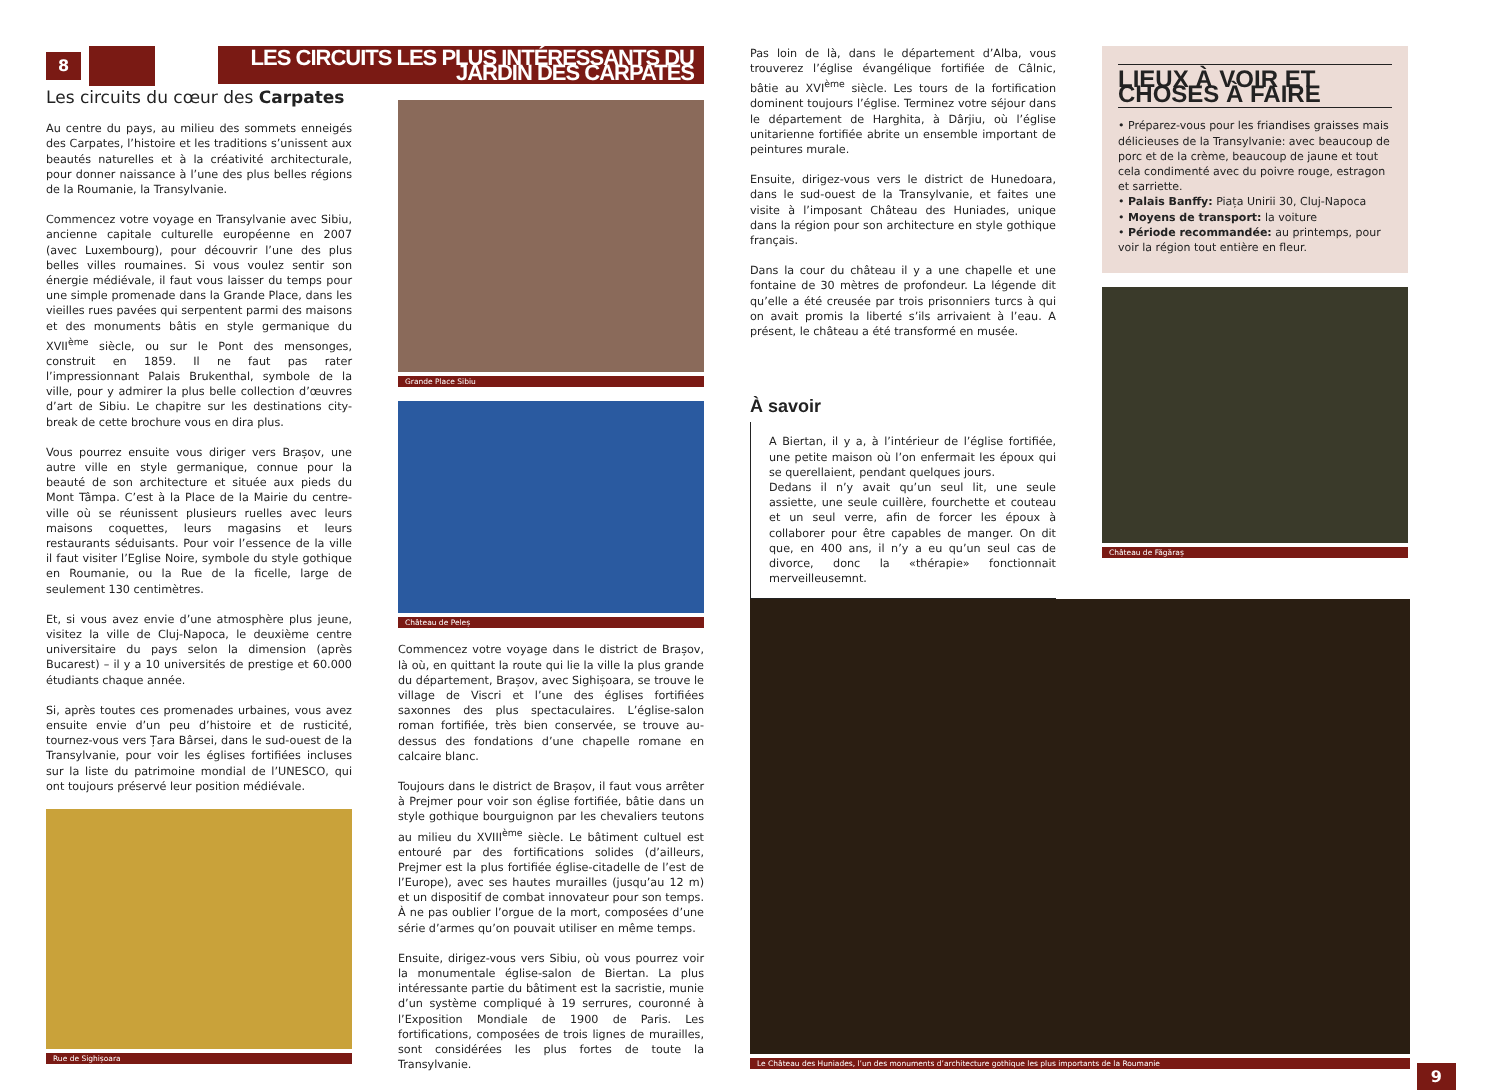8
Les circuits du cœur des Carpates
Au centre du pays, au milieu des sommets enneigés des Carpates, l’histoire et les traditions s’unissent aux beautés naturelles et à la créativité architecturale, pour donner naissance à l’une des plus belles régions de la Roumanie, la Transylvanie.
Commencez votre voyage en Transylvanie avec Sibiu, ancienne capitale culturelle européenne en 2007 (avec Luxembourg), pour découvrir l’une des plus belles villes roumaines. Si vous voulez sentir son énergie médiévale, il faut vous laisser du temps pour une simple promenade dans la Grande Place, dans les vieilles rues pavées qui serpentent parmi des maisons et des monuments bâtis en style germanique du XVII<sup>ème</sup> siècle, ou sur le Pont des mensonges, construit en 1859. Il ne faut pas rater l’impressionnant Palais Brukenthal, symbole de la ville, pour y admirer la plus belle collection d’œuvres d’art de Sibiu. Le chapitre sur les destinations city-break de cette brochure vous en dira plus.
Vous pourrez ensuite vous diriger vers Brașov, une autre ville en style germanique, connue pour la beauté de son architecture et située aux pieds du Mont Tâmpa. C’est à la Place de la Mairie du centre-ville où se réunissent plusieurs ruelles avec leurs maisons coquettes, leurs magasins et leurs restaurants séduisants. Pour voir l’essence de la ville il faut visiter l’Eglise Noire, symbole du style gothique en Roumanie, ou la Rue de la ficelle, large de seulement 130 centimètres.
Et, si vous avez envie d’une atmosphère plus jeune, visitez la ville de Cluj-Napoca, le deuxième centre universitaire du pays selon la dimension (après Bucarest) – il y a 10 universités de prestige et 60.000 étudiants chaque année.
Si, après toutes ces promenades urbaines, vous avez ensuite envie d’un peu d’histoire et de rusticité, tournez-vous vers Țara Bârsei, dans le sud-ouest de la Transylvanie, pour voir les églises fortifiées incluses sur la liste du patrimoine mondial de l’UNESCO, qui ont toujours préservé leur position médiévale.
Rue de Sighișoara
LES CIRCUITS LES PLUS INTÉRESSANTS DU JARDIN DES CARPATES
Grande Place Sibiu
Château de Peleș
Commencez votre voyage dans le district de Brașov, là où, en quittant la route qui lie la ville la plus grande du département, Brașov, avec Sighișoara, se trouve le village de Viscri et l’une des églises fortifiées saxonnes des plus spectaculaires. L’église-salon roman fortifiée, très bien conservée, se trouve au-dessus des fondations d’une chapelle romane en calcaire blanc.
Toujours dans le district de Brașov, il faut vous arrêter à Prejmer pour voir son église fortifiée, bâtie dans un style gothique bourguignon par les chevaliers teutons au milieu du XVIII<sup>ème</sup> siècle. Le bâtiment cultuel est entouré par des fortifications solides (d’ailleurs, Prejmer est la plus fortifiée église-citadelle de l’est de l’Europe), avec ses hautes murailles (jusqu’au 12 m) et un dispositif de combat innovateur pour son temps. À ne pas oublier l’orgue de la mort, composées d’une série d’armes qu’on pouvait utiliser en même temps.
Ensuite, dirigez-vous vers Sibiu, où vous pourrez voir la monumentale église-salon de Biertan. La plus intéressante partie du bâtiment est la sacristie, munie d’un système compliqué à 19 serrures, couronné à l’Exposition Mondiale de 1900 de Paris. Les fortifications, composées de trois lignes de murailles, sont considérées les plus fortes de toute la Transylvanie.
Pas loin de là, dans le département d’Alba, vous trouverez l’église évangélique fortifiée de Câlnic, bâtie au XVI<sup>ème</sup> siècle. Les tours de la fortification dominent toujours l’église. Terminez votre séjour dans le département de Harghita, à Dârjiu, où l’église unitarienne fortifiée abrite un ensemble important de peintures murale.
Ensuite, dirigez-vous vers le district de Hunedoara, dans le sud-ouest de la Transylvanie, et faites une visite à l’imposant Château des Huniades, unique dans la région pour son architecture en style gothique français.
Dans la cour du château il y a une chapelle et une fontaine de 30 mètres de profondeur. La légende dit qu’elle a été creusée par trois prisonniers turcs à qui on avait promis la liberté s’ils arrivaient à l’eau. A présent, le château a été transformé en musée.
À savoir
A Biertan, il y a, à l’intérieur de l’église fortifiée, une petite maison où l’on enfermait les époux qui se querellaient, pendant quelques jours.
Dedans il n’y avait qu’un seul lit, une seule assiette, une seule cuillère, fourchette et couteau et un seul verre, afin de forcer les époux à collaborer pour être capables de manger. On dit que, en 400 ans, il n’y a eu qu’un seul cas de divorce, donc la «thérapie» fonctionnait merveilleusemnt.
LIEUX À VOIR ET CHOSES À FAIRE
• Préparez-vous pour les friandises graisses mais délicieuses de la Transylvanie: avec beaucoup de porc et de la crème, beaucoup de jaune et tout cela condimenté avec du poivre rouge, estragon et sarriette.
• Palais Banffy: Piața Unirii 30, Cluj-Napoca
• Moyens de transport: la voiture
• Période recommandée: au printemps, pour voir la région tout entière en fleur.
Château de Făgăraș
Le Château des Huniades, l’un des monuments d’architecture gothique les plus importants de la Roumanie
9